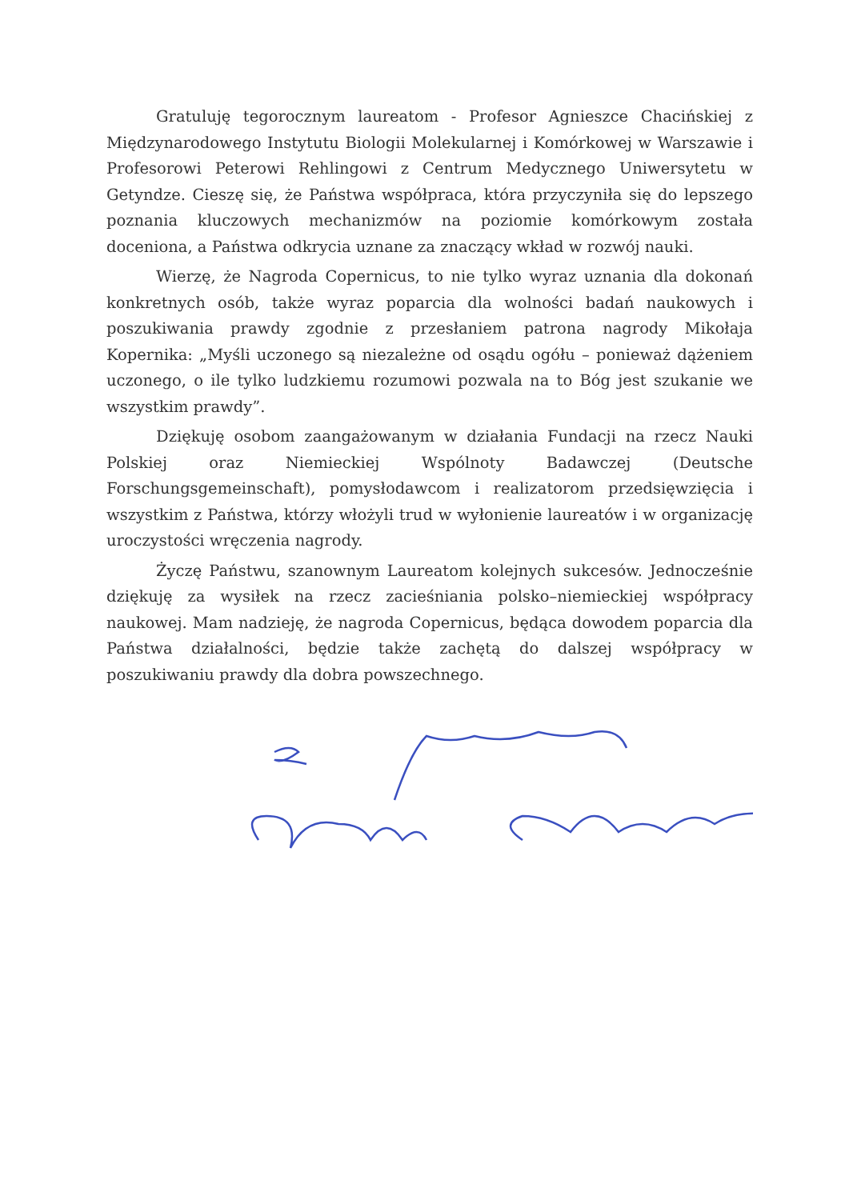Gratuluję tegorocznym laureatom - Profesor Agnieszce Chacińskiej z Międzynarodowego Instytutu Biologii Molekularnej i Komórkowej w Warszawie i Profesorowi Peterowi Rehlingowi z Centrum Medycznego Uniwersytetu w Getyndze. Cieszę się, że Państwa współpraca, która przyczyniła się do lepszego poznania kluczowych mechanizmów na poziomie komórkowym została doceniona, a Państwa odkrycia uznane za znaczący wkład w rozwój nauki.
Wierzę, że Nagroda Copernicus, to nie tylko wyraz uznania dla dokonań konkretnych osób, także wyraz poparcia dla wolności badań naukowych i poszukiwania prawdy zgodnie z przesłaniem patrona nagrody Mikołaja Kopernika: „Myśli uczonego są niezależne od osądu ogółu – ponieważ dążeniem uczonego, o ile tylko ludzkiemu rozumowi pozwala na to Bóg jest szukanie we wszystkim prawdy”.
Dziękuję osobom zaangażowanym w działania Fundacji na rzecz Nauki Polskiej oraz Niemieckiej Wspólnoty Badawczej (Deutsche Forschungsgemeinschaft), pomysłodawcom i realizatorom przedsięwzięcia i wszystkim z Państwa, którzy włożyli trud w wyłonienie laureatów i w organizację uroczystości wręczenia nagrody.
Życzę Państwu, szanownym Laureatom kolejnych sukcesów. Jednocześnie dziękuję za wysiłek na rzecz zacieśniania polsko–niemieckiej współpracy naukowej. Mam nadzieję, że nagroda Copernicus, będąca dowodem poparcia dla Państwa działalności, będzie także zachętą do dalszej współpracy w poszukiwaniu prawdy dla dobra powszechnego.